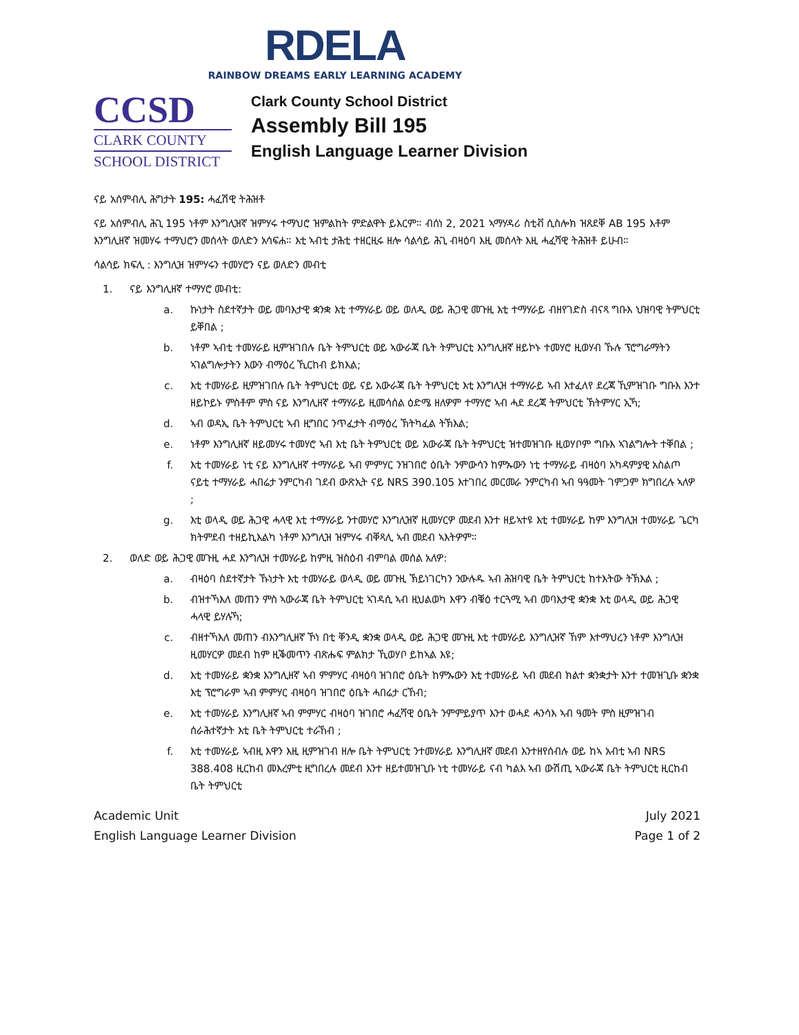RDELA
RAINBOW DREAMS EARLY LEARNING ACADEMY
CCSD
CLARK COUNTY
SCHOOL DISTRICT
Clark County School District
Assembly Bill 195
English Language Learner Division
ናይ አሰምብሊ ሕግታት 195: ሓፈሽዊ ትሕዝቶ
ናይ አሰምብሊ ሕጊ 195 ነቶም እንግሊዝኛ ዝምሃሩ ተማህሮ ዝምልከት ምድልዋት ይእርም። ብሰነ 2, 2021 ኣማሃዳሪ ስቲቭ ሲስሎክ ዝጸደቐ AB 195 እቶም እንግሊዘኛ ዝመሃሩ ተማህሮን መሰላት ወለድን አሳፍሐ። እቲ ኣብቲ ታሕቲ ተዘርዚሩ ዘሎ ሳልሳይ ሕጊ ብዛዕባ እዚ መሰላት እዚ ሓፈሻዊ ትሕዝቶ ይሁብ።
ሳልሳይ ክፍሊ : እንግሊዝ ዝምሃሩን ተመሃሮን ናይ ወለድን መብቲ
1. ናይ እንግሊዘኛ ተማሃሮ መብቲ:
a. ኩነታት ስደተኛታት ወይ መባእታዊ ቋንቋ እቲ ተማሃራይ ወይ ወለዲ ወይ ሕጋዊ መጉዚ እቲ ተማሃራይ ብዘየገድስ ብናጻ ግቡእ ህዝባዊ ትምህርቲ ይቐበል ;
b. ነቶም ኣብቲ ተመሃራይ ዚምዝገበሉ ቤት ትምህርቲ ወይ ኣውራጃ ቤት ትምህርቲ እንግሊዘኛ ዘይኮኑ ተመሃሮ ዚወሃብ ኹሉ ፕሮግራማትን ኣገልግሎታትን እውን ብማዕረ ኺርከብ ይክእል;
c. እቲ ተመሃራይ ዚምዝገበሉ ቤት ትምህርቲ ወይ ናይ አውራጃ ቤት ትምህርቲ እቲ እንግሊዝ ተማሃራይ ኣብ እተፈለየ ደረጃ ኺምዝገቡ ግቡእ እንተ ዘይኮይኑ ምስቶም ምስ ናይ እንግሊዘኛ ተማሃራይ ዚመሳሰል ዕድሜ ዘለዎም ተማሃሮ ኣብ ሓደ ደረጃ ትምህርቲ ኽትምሃር ኢኻ;
d. ኣብ ወዳኢ ቤት ትምህርቲ ኣብ ዚግበር ንጥፈታት ብማዕረ ኽትካፈል ትኽእል;
e. ነቶም እንግሊዘኛ ዘይመሃሩ ተመሃሮ ኣብ እቲ ቤት ትምህርቲ ወይ አውራጃ ቤት ትምህርቲ ዝተመዝገቡ ዚወሃቦም ግቡእ ኣገልግሎት ተቐበል ;
f. እቲ ተመሃራይ ነቲ ናይ እንግሊዘኛ ተማሃራይ ኣብ ምምሃር ንዝገበሮ ዕቤት ንምውሳን ከምኡውን ነቲ ተማሃራይ ብዛዕባ አካዳምያዊ አስልጦ ናይቲ ተማሃራይ ሓበሬታ ንምርካብ ገደብ ውጽኢት ናይ NRS 390.105 እተገበረ መርመራ ንምርካብ ኣብ ዓዓመት ገምጋም ክግበረሉ ኣለዎ ;
g. እቲ ወላዲ ወይ ሕጋዊ ሓላዊ እቲ ተማሃራይ ንተመሃሮ እንግሊዝኛ ዚመሃርዎ መደብ እንተ ዘይኣተዩ እቲ ተመሃራይ ከም እንግሊዝ ተመሃራይ ጌርካ ክትምደብ ተዘይኪእልካ ነቶም እንግሊዝ ዝምሃሩ ብቐጻሊ ኣብ መደብ ኣእትዎም።
2. ወለድ ወይ ሕጋዊ መጉዚ ሓደ እንግሊዝ ተመሃራይ ከምዚ ዝስዕብ ብምባል መሰል አለዎ:
a. ብዛዕባ ስደተኛታት ኹነታት እቲ ተመሃራይ ወላዲ ወይ መጉዚ ኽይነገርካን ንውሉዱ ኣብ ሕዝባዊ ቤት ትምህርቲ ከተእትው ትኽእል ;
b. ብዝተኻእለ መጠን ምስ ኣውራጃ ቤት ትምህርቲ ኣገዳሲ ኣብ ዚህልወካ እዋን ብቑዕ ተርጓሚ ኣብ መባእታዊ ቋንቋ እቲ ወላዲ ወይ ሕጋዊ ሓላዊ ይሃሉኻ;
c. ብዘተኻእለ መጠን ብእንግሊዘኛ ኾነ በቲ ቐንዲ ቋንቋ ወላዲ ወይ ሕጋዊ መጉዚ እቲ ተመሃራይ እንግሊዝኛ ኸም እተማህረን ነቶም እንግሊዝ ዚመሃርዎ መደብ ከም ዚቕመጥን ብጽሑፍ ምልክታ ኺወሃቦ ይከኣል እዩ;
d. እቲ ተመሃራይ ቋንቋ እንግሊዘኛ ኣብ ምምሃር ብዛዕባ ዝገበሮ ዕቤት ከምኡውን እቲ ተመሃራይ ኣብ መደብ ክልተ ቋንቋታት እንተ ተመዝጊቡ ቋንቋ እቲ ፕሮግራም ኣብ ምምሃር ብዛዕባ ዝገበሮ ዕቤት ሓበሬታ ርኸብ;
e. እቲ ተመሃራይ እንግሊዘኛ ኣብ ምምሃር ብዛዕባ ዝገበሮ ሓፈሻዊ ዕቤት ንምምይያጥ እንተ ወሓደ ሓንሳእ ኣብ ዓመት ምስ ዚምዝገብ ሰራሕተኛታት እቲ ቤት ትምህርቲ ተራኸብ ;
f. እቲ ተመሃራይ ኣብዚ እዋን እዚ ዚምዝገብ ዘሎ ቤት ትምህርቲ ንተመሃራይ እንግሊዘኛ መደብ እንተዘየሰብሉ ወይ ከኣ አብቲ ኣብ NRS 388.408 ዚርከብ መእረምቲ ዚግበረሉ መደብ እንተ ዘይተመዝጊቡ ነቲ ተመሃራይ ናብ ካልእ ኣብ ውሽጢ ኣውራጃ ቤት ትምህርቲ ዚርከብ ቤት ትምህርቲ
Academic Unit
English Language Learner Division
July 2021
Page 1 of 2